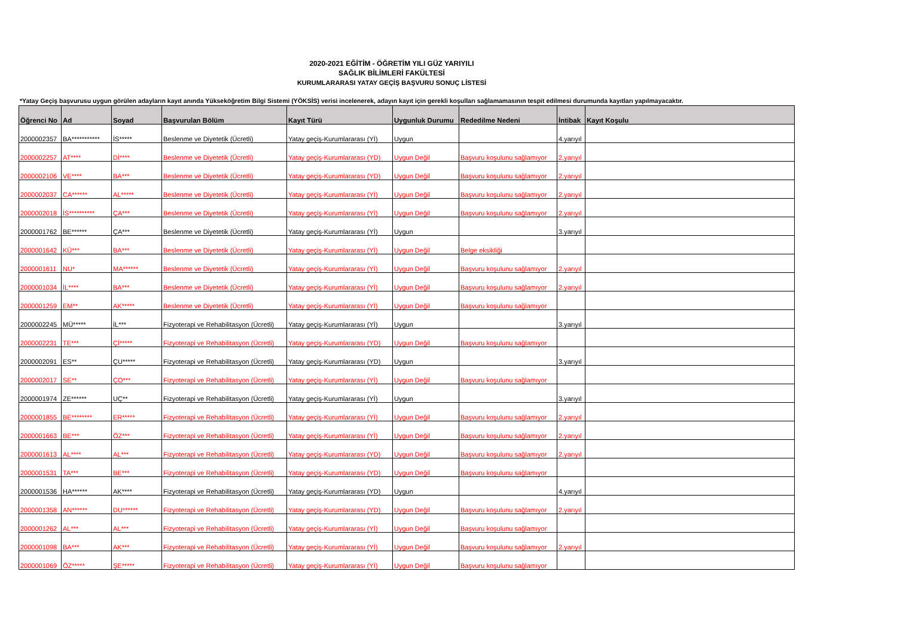2020-2021 EĞİTİM - ÖĞRETİM YILI GÜZ YARIYILI
SAĞLIK BİLİMLERİ FAKÜLTESİ
KURUMLARARASI YATAY GEÇİŞ BAŞVURU SONUÇ LİSTESİ
*Yatay Geçiş başvurusu uygun görülen adayların kayıt anında Yükseköğretim Bilgi Sistemi (YÖKSİS) verisi incelenerek, adayın kayıt için gerekli koşulları sağlamamasının tespit edilmesi durumunda kayıtları yapılmayacaktır.
| Öğrenci No | Ad | Soyad | Başvurulan Bölüm | Kayıt Türü | Uygunluk Durumu | Rededilme Nedeni | İntibak | Kayıt Koşulu |
| --- | --- | --- | --- | --- | --- | --- | --- | --- |
| 2000002357 | BA*********** | İS***** | Beslenme ve Diyetetik (Ücretli) | Yatay geçiş-Kurumlararası (Yİ) | Uygun | | 4.yarıyıl | |
| 2000002257 | AT**** | Dİ**** | Beslenme ve Diyetetik (Ücretli) | Yatay geçiş-Kurumlararası (YD) | Uygun Değil | Başvuru koşulunu sağlamıyor | 2.yarıyıl | |
| 2000002106 | VE**** | BA*** | Beslenme ve Diyetetik (Ücretli) | Yatay geçiş-Kurumlararası (YD) | Uygun Değil | Başvuru koşulunu sağlamıyor | 2.yarıyıl | |
| 2000002037 | CA****** | AL***** | Beslenme ve Diyetetik (Ücretli) | Yatay geçiş-Kurumlararası (Yİ) | Uygun Değil | Başvuru koşulunu sağlamıyor | 2.yarıyıl | |
| 2000002018 | İS********** | ÇA*** | Beslenme ve Diyetetik (Ücretli) | Yatay geçiş-Kurumlararası (Yİ) | Uygun Değil | Başvuru koşulunu sağlamıyor | 2.yarıyıl | |
| 2000001762 | BE****** | ÇA*** | Beslenme ve Diyetetik (Ücretli) | Yatay geçiş-Kurumlararası (Yİ) | Uygun | | 3.yarıyıl | |
| 2000001642 | KÜ*** | BA*** | Beslenme ve Diyetetik (Ücretli) | Yatay geçiş-Kurumlararası (Yİ) | Uygun Değil | Belge eksikliği | | |
| 2000001611 | NU* | MA****** | Beslenme ve Diyetetik (Ücretli) | Yatay geçiş-Kurumlararası (Yİ) | Uygun Değil | Başvuru koşulunu sağlamıyor | 2.yarıyıl | |
| 2000001034 | İL**** | BA*** | Beslenme ve Diyetetik (Ücretli) | Yatay geçiş-Kurumlararası (Yİ) | Uygun Değil | Başvuru koşulunu sağlamıyor | 2.yarıyıl | |
| 2000001259 | EM** | AK***** | Beslenme ve Diyetetik (Ücretli) | Yatay geçiş-Kurumlararası (Yİ) | Uygun Değil | Başvuru koşulunu sağlamıyor | | |
| 2000002245 | MÜ***** | İL*** | Fizyoterapi ve Rehabilitasyon (Ücretli) | Yatay geçiş-Kurumlararası (Yİ) | Uygun | | 3.yarıyıl | |
| 2000002231 | TE*** | Çİ***** | Fizyoterapi ve Rehabilitasyon (Ücretli) | Yatay geçiş-Kurumlararası (YD) | Uygun Değil | Başvuru koşulunu sağlamıyor | | |
| 2000002091 | ES** | ÇU***** | Fizyoterapi ve Rehabilitasyon (Ücretli) | Yatay geçiş-Kurumlararası (YD) | Uygun | | 3.yarıyıl | |
| 2000002017 | SE** | ÇO*** | Fizyoterapi ve Rehabilitasyon (Ücretli) | Yatay geçiş-Kurumlararası (Yİ) | Uygun Değil | Başvuru koşulunu sağlamıyor | | |
| 2000001974 | ZE****** | UÇ** | Fizyoterapi ve Rehabilitasyon (Ücretli) | Yatay geçiş-Kurumlararası (Yİ) | Uygun | | 3.yarıyıl | |
| 2000001855 | BE******** | ER***** | Fizyoterapi ve Rehabilitasyon (Ücretli) | Yatay geçiş-Kurumlararası (Yİ) | Uygun Değil | Başvuru koşulunu sağlamıyor | 2.yarıyıl | |
| 2000001663 | BE*** | ÖZ*** | Fizyoterapi ve Rehabilitasyon (Ücretli) | Yatay geçiş-Kurumlararası (Yİ) | Uygun Değil | Başvuru koşulunu sağlamıyor | 2.yarıyıl | |
| 2000001613 | AL**** | AL*** | Fizyoterapi ve Rehabilitasyon (Ücretli) | Yatay geçiş-Kurumlararası (YD) | Uygun Değil | Başvuru koşulunu sağlamıyor | 2.yarıyıl | |
| 2000001531 | TA*** | BE*** | Fizyoterapi ve Rehabilitasyon (Ücretli) | Yatay geçiş-Kurumlararası (YD) | Uygun Değil | Başvuru koşulunu sağlamıyor | | |
| 2000001536 | HA****** | AK**** | Fizyoterapi ve Rehabilitasyon (Ücretli) | Yatay geçiş-Kurumlararası (YD) | Uygun | | 4.yarıyıl | |
| 2000001358 | AN****** | DU****** | Fizyoterapi ve Rehabilitasyon (Ücretli) | Yatay geçiş-Kurumlararası (YD) | Uygun Değil | Başvuru koşulunu sağlamıyor | 2.yarıyıl | |
| 2000001262 | AL*** | AL*** | Fizyoterapi ve Rehabilitasyon (Ücretli) | Yatay geçiş-Kurumlararası (Yİ) | Uygun Değil | Başvuru koşulunu sağlamıyor | | |
| 2000001098 | BA*** | AK*** | Fizyoterapi ve Rehabilitasyon (Ücretli) | Yatay geçiş-Kurumlararası (Yİ) | Uygun Değil | Başvuru koşulunu sağlamıyor | 2.yarıyıl | |
| 2000001069 | ÖZ***** | ŞE***** | Fizyoterapi ve Rehabilitasyon (Ücretli) | Yatay geçiş-Kurumlararası (Yİ) | Uygun Değil | Başvuru koşulunu sağlamıyor | | |